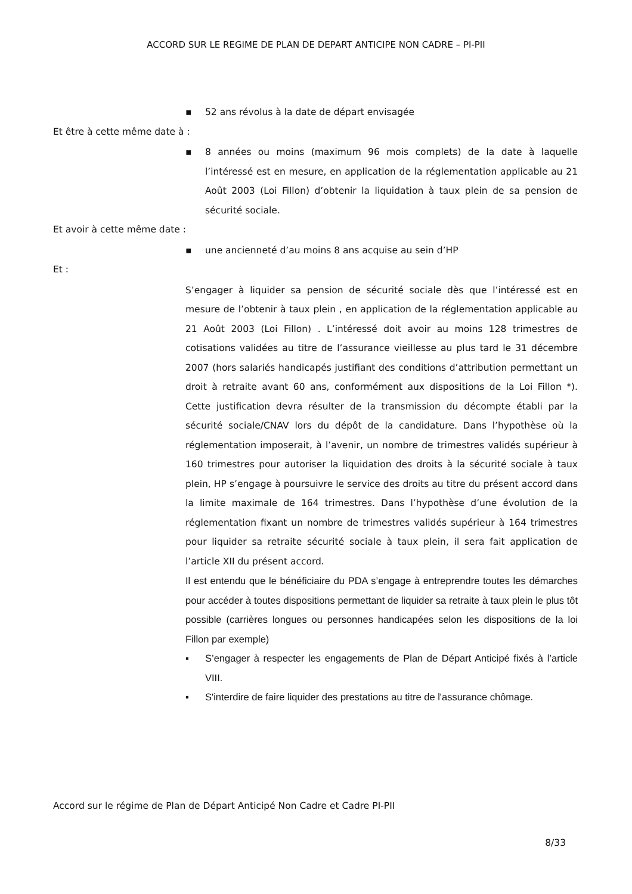ACCORD SUR LE REGIME DE PLAN DE DEPART ANTICIPE NON CADRE – PI-PII
▪ 52 ans révolus à la date de départ envisagée
Et être à cette même date à :
▪ 8 années ou moins (maximum 96 mois complets) de la date à laquelle l’intéressé est en mesure, en application de la réglementation applicable au 21 Août 2003 (Loi Fillon) d’obtenir la liquidation à taux plein de sa pension de sécurité sociale.
Et avoir à cette même date :
▪ une ancienneté d’au moins 8 ans acquise au sein d’HP
Et :
S’engager à liquider sa pension de sécurité sociale dès que l’intéressé est en mesure de l’obtenir à taux plein , en application de la réglementation applicable au 21 Août 2003 (Loi Fillon) . L’intéressé doit avoir au moins 128 trimestres de cotisations validées au titre de l’assurance vieillesse au plus tard le 31 décembre 2007 (hors salariés handicapés justifiant des conditions d’attribution permettant un droit à retraite avant 60 ans, conformément aux dispositions de la Loi Fillon *). Cette justification devra résulter de la transmission du décompte établi par la sécurité sociale/CNAV lors du dépôt de la candidature. Dans l’hypothèse où la réglementation imposerait, à l’avenir, un nombre de trimestres validés supérieur à 160 trimestres pour autoriser la liquidation des droits à la sécurité sociale à taux plein, HP s’engage à poursuivre le service des droits au titre du présent accord dans la limite maximale de 164 trimestres. Dans l’hypothèse d’une évolution de la réglementation fixant un nombre de trimestres validés supérieur à 164 trimestres pour liquider sa retraite sécurité sociale à taux plein, il sera fait application de l’article XII du présent accord.
Il est entendu que le bénéficiaire du PDA s’engage à entreprendre toutes les démarches pour accéder à toutes dispositions permettant de liquider sa retraite à taux plein le plus tôt possible (carrières longues ou personnes handicapées selon les dispositions de la loi Fillon par exemple)
▪ S’engager à respecter les engagements de Plan de Départ Anticipé fixés à l’article VIII.
▪ S'interdire de faire liquider des prestations au titre de l'assurance chômage.
Accord sur le régime de Plan de Départ Anticipé Non Cadre et Cadre PI-PII
8/33